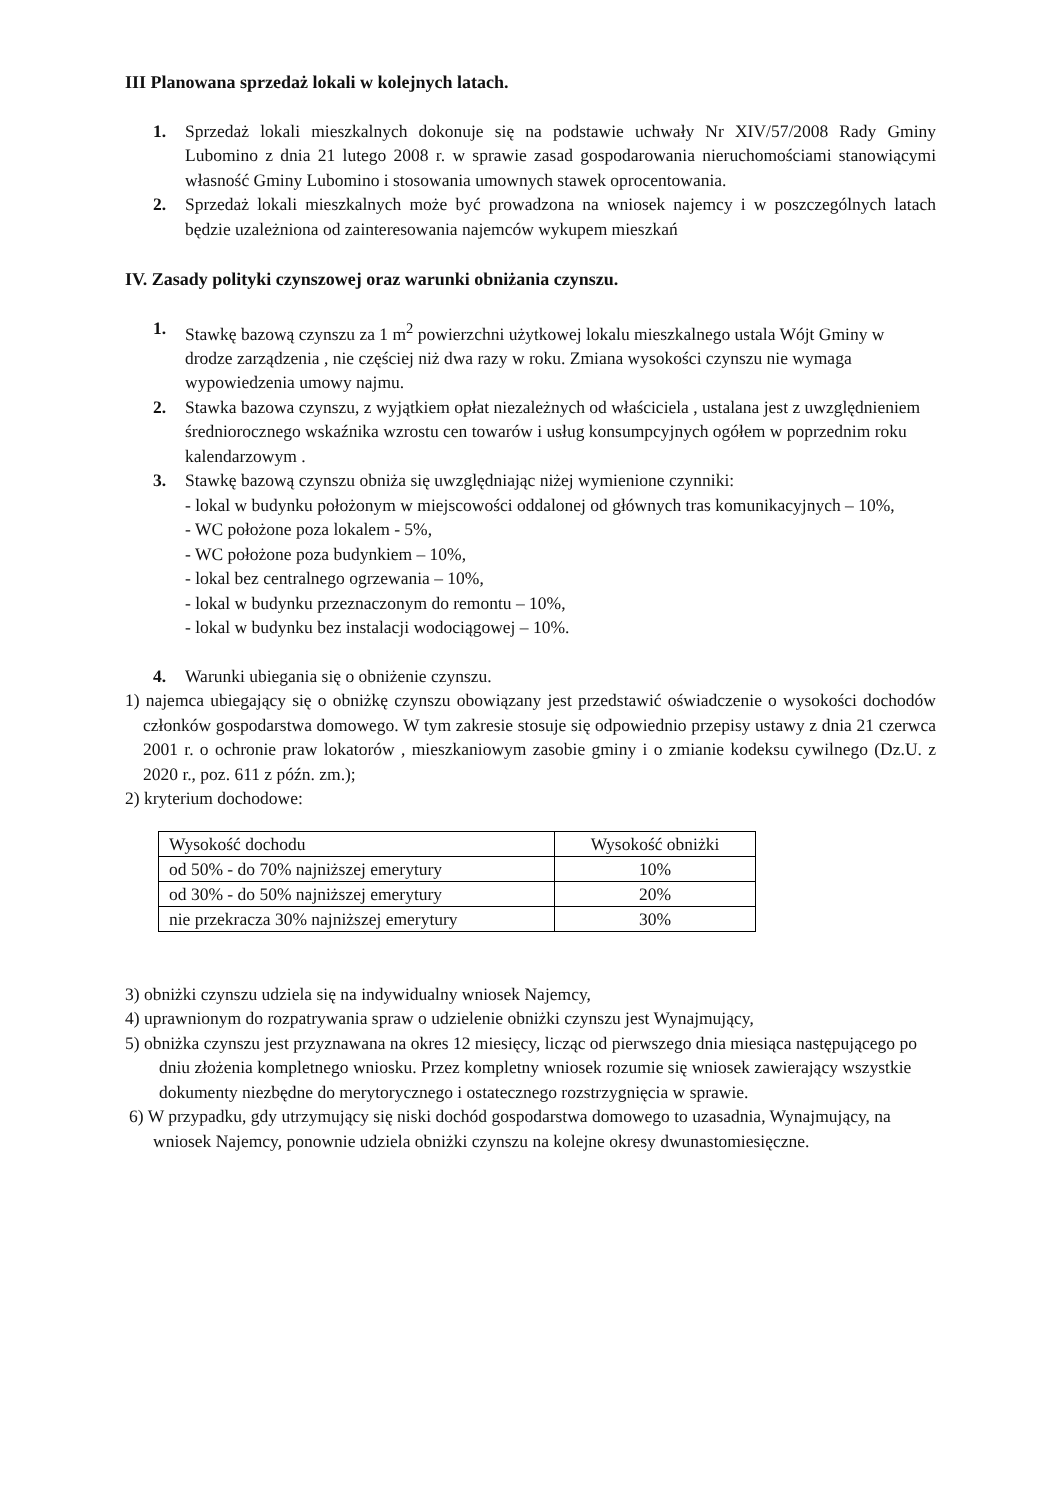III Planowana sprzedaż lokali w kolejnych latach.
1. Sprzedaż lokali mieszkalnych dokonuje się na podstawie uchwały Nr XIV/57/2008 Rady Gminy Lubomino z dnia 21 lutego 2008 r. w sprawie zasad gospodarowania nieruchomościami stanowiącymi własność Gminy Lubomino i stosowania umownych stawek oprocentowania.
2. Sprzedaż lokali mieszkalnych może być prowadzona na wniosek najemcy i w poszczególnych latach będzie uzależniona od zainteresowania najemców wykupem mieszkań
IV. Zasady polityki czynszowej oraz warunki obniżania czynszu.
1. Stawkę bazową czynszu za 1 m<sup>2</sup> powierzchni użytkowej lokalu mieszkalnego ustala Wójt Gminy w drodze zarządzenia , nie częściej niż dwa razy w roku. Zmiana wysokości czynszu nie wymaga wypowiedzenia umowy najmu.
2. Stawka bazowa czynszu, z wyjątkiem opłat niezależnych od właściciela , ustalana jest z uwzględnieniem średniorocznego wskaźnika wzrostu cen towarów i usług konsumpcyjnych ogółem w poprzednim roku kalendarzowym .
3. Stawkę bazową czynszu obniża się uwzględniając niżej wymienione czynniki:
- lokal w budynku położonym w miejscowości oddalonej od głównych tras komunikacyjnych – 10%,
- WC położone poza lokalem - 5%,
- WC położone poza budynkiem – 10%,
- lokal bez centralnego ogrzewania – 10%,
- lokal w budynku przeznaczonym do remontu – 10%,
- lokal w budynku bez instalacji wodociągowej – 10%.
4. Warunki ubiegania się o obniżenie czynszu.
1) najemca ubiegający się o obniżkę czynszu obowiązany jest przedstawić oświadczenie o wysokości dochodów członków gospodarstwa domowego. W tym zakresie stosuje się odpowiednio przepisy ustawy z dnia 21 czerwca 2001 r. o ochronie praw lokatorów , mieszkaniowym zasobie gminy i o zmianie kodeksu cywilnego (Dz.U. z 2020 r., poz. 611 z późn. zm.);
2) kryterium dochodowe:
| Wysokość dochodu | Wysokość obniżki |
| od 50% - do 70% najniższej emerytury | 10% |
| od 30% - do 50% najniższej emerytury | 20% |
| nie przekracza 30% najniższej emerytury | 30% |
3) obniżki czynszu udziela się na indywidualny wniosek Najemcy,
4) uprawnionym do rozpatrywania spraw o udzielenie obniżki czynszu jest Wynajmujący,
5) obniżka czynszu jest przyznawana na okres 12 miesięcy, licząc od pierwszego dnia miesiąca następującego po dniu złożenia kompletnego wniosku. Przez kompletny wniosek rozumie się wniosek zawierający wszystkie dokumenty niezbędne do merytorycznego i ostatecznego rozstrzygnięcia w sprawie.
6) W przypadku, gdy utrzymujący się niski dochód gospodarstwa domowego to uzasadnia, Wynajmujący, na wniosek Najemcy, ponownie udziela obniżki czynszu na kolejne okresy dwunastomiesięczne.